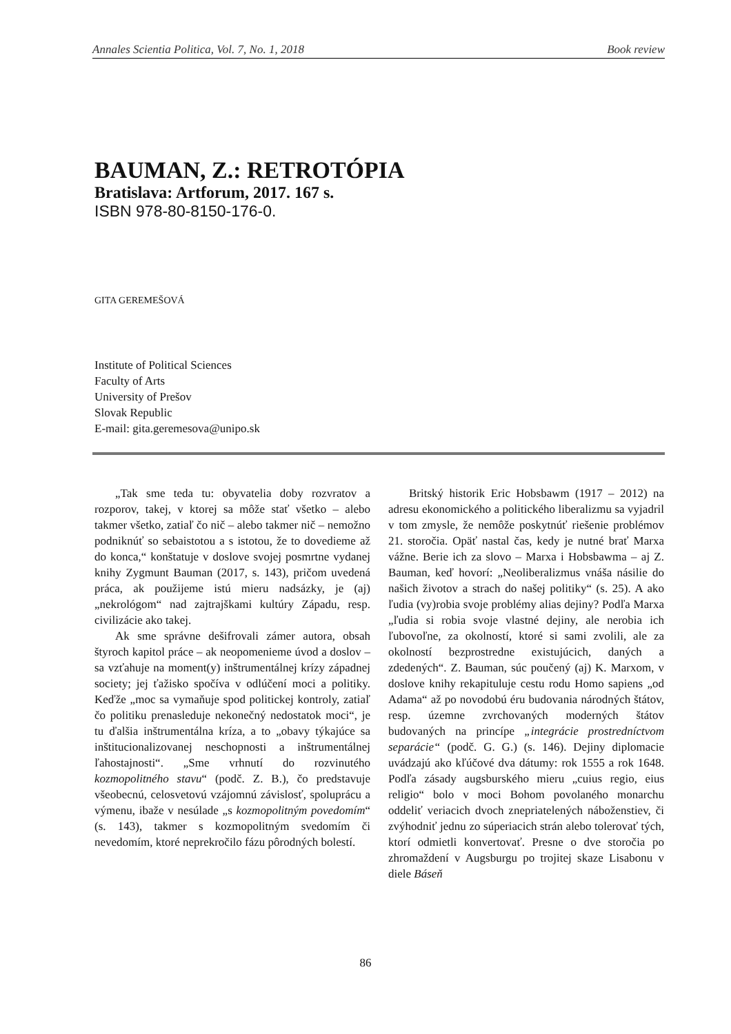Annales Scientia Politica, Vol. 7, No. 1, 2018 Book review
BAUMAN, Z.: RETROTÓPIA
Bratislava: Artforum, 2017. 167 s.
ISBN 978-80-8150-176-0.
GITA GEREMEŠOVÁ
Institute of Political Sciences
Faculty of Arts
University of Prešov
Slovak Republic
E-mail: gita.geremesova@unipo.sk
„Tak sme teda tu: obyvatelia doby rozvratov a rozporov, takej, v ktorej sa môže stať všetko – alebo takmer všetko, zatiaľ čo nič – alebo takmer nič – nemožno podniknúť so sebaistotou a s istotou, že to dovedieme až do konca,“ konštatuje v doslove svojej posmrtne vydanej knihy Zygmunt Bauman (2017, s. 143), pričom uvedená práca, ak použijeme istú mieru nadsázky, je (aj) „nekrológom“ nad zajtrajškami kultúry Západu, resp. civilizácie ako takej.
Ak sme správne dešifrovali zámer autora, obsah štyroch kapitol práce – ak neopomenieme úvod a doslov – sa vzťahuje na moment(y) inštrumentálnej krízy západnej society; jej ťažisko spočíva v odlúčení moci a politiky. Keďže „moc sa vymaňuje spod politickej kontroly, zatiaľ čo politiku prenasleduje nekonečný nedostatok moci“, je tu ďalšia inštrumentálna kríza, a to „obavy týkajúce sa inštitucionalizovanej neschopnosti a inštrumentálnej ľahostajnosti“. „Sme vrhnutí do rozvinutého kozmopolitného stavu“ (podč. Z. B.), čo predstavuje všeobecnú, celosvetovú vzájomnú závislosť, spoluprácu a výmenu, ibaže v nesúlade „s kozmopolitným povedomím“ (s. 143), takmer s kozmopolitným svedomím či nevedomím, ktoré neprekročilo fázu pôrodných bolestí.
Britský historik Eric Hobsbawm (1917 – 2012) na adresu ekonomického a politického liberalizmu sa vyjadril v tom zmysle, že nemôže poskytnúť riešenie problémov 21. storočia. Opäť nastal čas, kedy je nutné brať Marxa vážne. Berie ich za slovo – Marxa i Hobsbawma – aj Z. Bauman, keď hovorí: „Neoliberalizmus vnáša násilie do našich životov a strach do našej politiky“ (s. 25). A ako ľudia (vy)robia svoje problémy alias dejiny? Podľa Marxa „ľudia si robia svoje vlastné dejiny, ale nerobia ich ľubovoľne, za okolností, ktoré si sami zvolili, ale za okolností bezprostredne existujúcich, daných a zdedených“. Z. Bauman, súc poučený (aj) K. Marxom, v doslove knihy rekapituluje cestu rodu Homo sapiens „od Adama“ až po novodobú éru budovania národných štátov, resp. územne zvrchovaných moderných štátov budovaných na princípe „integrácie prostredníctvom separácie“ (podč. G. G.) (s. 146). Dejiny diplomacie uvádzajú ako kľúčové dva dátumy: rok 1555 a rok 1648. Podľa zásady augsburského mieru „cuius regio, eius religio“ bolo v moci Bohom povolaného monarchu oddeliť veriacich dvoch znepriatelených náboženstiev, či zvýhodniť jednu zo súperiacich strán alebo tolerovať tých, ktorí odmietli konvertovať. Presne o dve storočia po zhromaždení v Augsburgu po trojitej skaze Lisabonu v diele Báseň
86